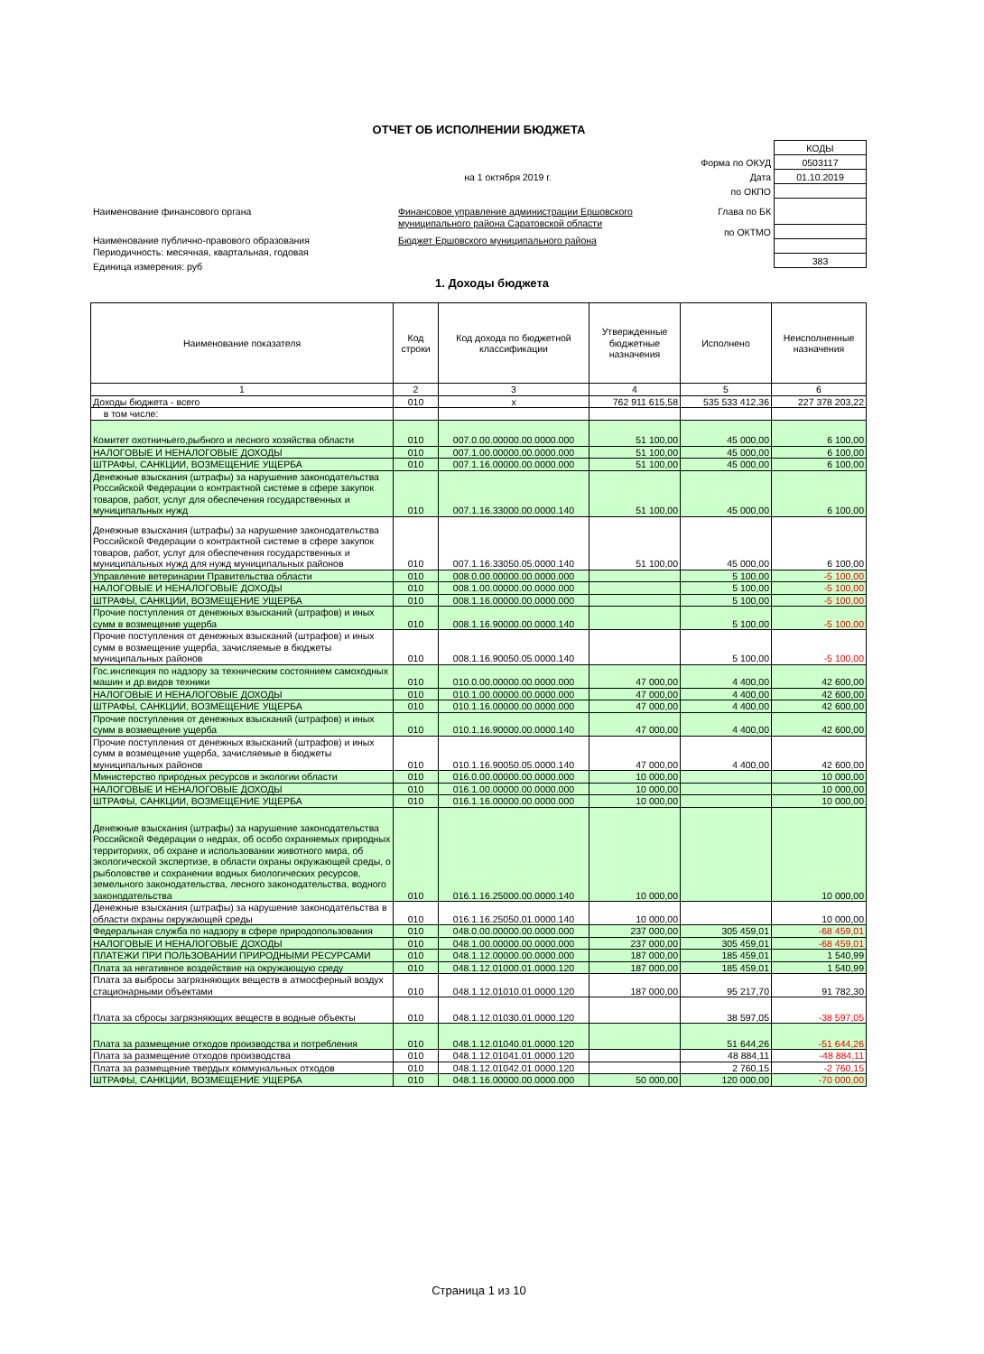ОТЧЕТ ОБ ИСПОЛНЕНИИ БЮДЖЕТА
| | КОДЫ |
| Форма по ОКУД | 0503117 |
| на 1 октября 2019 г. Дата | 01.10.2019 |
| по ОКПО | |
| Глава по БК | |
| по ОКТМО | |
| | 383 |
Наименование финансового органа Финансовое управление администрации Ершовского
муниципального района Саратовской области
Наименование публично-правового образования Бюджет Ершовского муниципального района
Периодичность: месячная, квартальная, годовая
Единица измерения: руб
1. Доходы бюджета
| Наименование показателя | Код строки | Код дохода по бюджетной классификации | Утвержденные бюджетные назначения | Исполнено | Неисполненные назначения |
| --- | --- | --- | --- | --- | --- |
| 1 | 2 | 3 | 4 | 5 | 6 |
| Доходы бюджета - всего | 010 | x | 762 911 615,58 | 535 533 412,36 | 227 378 203,22 |
| в том числе: | | | | | |
| Комитет охотничьего,рыбного и лесного хозяйства области | 010 | 007.0.00.00000.00.0000.000 | 51 100,00 | 45 000,00 | 6 100,00 |
| НАЛОГОВЫЕ И НЕНАЛОГОВЫЕ ДОХОДЫ | 010 | 007.1.00.00000.00.0000.000 | 51 100,00 | 45 000,00 | 6 100,00 |
| ШТРАФЫ, САНКЦИИ, ВОЗМЕЩЕНИЕ УЩЕРБА | 010 | 007.1.16.00000.00.0000.000 | 51 100,00 | 45 000,00 | 6 100,00 |
| Денежные взыскания (штрафы) за нарушение законодательства Российской Федерации о контрактной системе в сфере закупок товаров, работ, услуг для обеспечения государственных и муниципальных нужд | 010 | 007.1.16.33000.00.0000.140 | 51 100,00 | 45 000,00 | 6 100,00 |
| Денежные взыскания (штрафы) за нарушение законодательства Российской Федерации о контрактной системе в сфере закупок товаров, работ, услуг для обеспечения государственных и муниципальных нужд для нужд муниципальных районов | 010 | 007.1.16.33050.05.0000.140 | 51 100,00 | 45 000,00 | 6 100,00 |
| Управление ветеринарии Правительства области | 010 | 008.0.00.00000.00.0000.000 | | 5 100,00 | -5 100,00 |
| НАЛОГОВЫЕ И НЕНАЛОГОВЫЕ ДОХОДЫ | 010 | 008.1.00.00000.00.0000.000 | | 5 100,00 | -5 100,00 |
| ШТРАФЫ, САНКЦИИ, ВОЗМЕЩЕНИЕ УЩЕРБА | 010 | 008.1.16.00000.00.0000.000 | | 5 100,00 | -5 100,00 |
| Прочие поступления от денежных взысканий (штрафов) и иных сумм в возмещение ущерба | 010 | 008.1.16.90000.00.0000.140 | | 5 100,00 | -5 100,00 |
| Прочие поступления от денежных взысканий (штрафов) и иных сумм в возмещение ущерба, зачисляемые в бюджеты муниципальных районов | 010 | 008.1.16.90050.05.0000.140 | | 5 100,00 | -5 100,00 |
| Гос.инспекция по надзору за техническим состоянием самоходных машин и др.видов техники | 010 | 010.0.00.00000.00.0000.000 | 47 000,00 | 4 400,00 | 42 600,00 |
| НАЛОГОВЫЕ И НЕНАЛОГОВЫЕ ДОХОДЫ | 010 | 010.1.00.00000.00.0000.000 | 47 000,00 | 4 400,00 | 42 600,00 |
| ШТРАФЫ, САНКЦИИ, ВОЗМЕЩЕНИЕ УЩЕРБА | 010 | 010.1.16.00000.00.0000.000 | 47 000,00 | 4 400,00 | 42 600,00 |
| Прочие поступления от денежных взысканий (штрафов) и иных сумм в возмещение ущерба | 010 | 010.1.16.90000.00.0000.140 | 47 000,00 | 4 400,00 | 42 600,00 |
| Прочие поступления от денежных взысканий (штрафов) и иных сумм в возмещение ущерба, зачисляемые в бюджеты муниципальных районов | 010 | 010.1.16.90050.05.0000.140 | 47 000,00 | 4 400,00 | 42 600,00 |
| Министерство природных ресурсов и экологии области | 010 | 016.0.00.00000.00.0000.000 | 10 000,00 | | 10 000,00 |
| НАЛОГОВЫЕ И НЕНАЛОГОВЫЕ ДОХОДЫ | 010 | 016.1.00.00000.00.0000.000 | 10 000,00 | | 10 000,00 |
| ШТРАФЫ, САНКЦИИ, ВОЗМЕЩЕНИЕ УЩЕРБА | 010 | 016.1.16.00000.00.0000.000 | 10 000,00 | | 10 000,00 |
| Денежные взыскания (штрафы) за нарушение законодательства Российской Федерации о недрах, об особо охраняемых природных территориях, об охране и использовании животного мира, об экологической экспертизе, в области охраны окружающей среды, о рыболовстве и сохранении водных биологических ресурсов, земельного законодательства, лесного законодательства, водного законодательства | 010 | 016.1.16.25000.00.0000.140 | 10 000,00 | | 10 000,00 |
| Денежные взыскания (штрафы) за нарушение законодательства в области охраны окружающей среды | 010 | 016.1.16.25050.01.0000.140 | 10 000,00 | | 10 000,00 |
| Федеральная служба по надзору в сфере природопользования | 010 | 048.0.00.00000.00.0000.000 | 237 000,00 | 305 459,01 | -68 459,01 |
| НАЛОГОВЫЕ И НЕНАЛОГОВЫЕ ДОХОДЫ | 010 | 048.1.00.00000.00.0000.000 | 237 000,00 | 305 459,01 | -68 459,01 |
| ПЛАТЕЖИ ПРИ ПОЛЬЗОВАНИИ ПРИРОДНЫМИ РЕСУРСАМИ | 010 | 048.1.12.00000.00.0000.000 | 187 000,00 | 185 459,01 | 1 540,99 |
| Плата за негативное воздействие на окружающую среду | 010 | 048.1.12.01000.01.0000.120 | 187 000,00 | 185 459,01 | 1 540,99 |
| Плата за выбросы загрязняющих веществ в атмосферный воздух стационарными объектами | 010 | 048.1.12.01010.01.0000.120 | 187 000,00 | 95 217,70 | 91 782,30 |
| Плата за сбросы загрязняющих веществ в водные объекты | 010 | 048.1.12.01030.01.0000.120 | | 38 597,05 | -38 597,05 |
| Плата за размещение отходов производства и потребления | 010 | 048.1.12.01040.01.0000.120 | | 51 644,26 | -51 644,26 |
| Плата за размещение отходов производства | 010 | 048.1.12.01041.01.0000.120 | | 48 884,11 | -48 884,11 |
| Плата за размещение твердых коммунальных отходов | 010 | 048.1.12.01042.01.0000.120 | | 2 760,15 | -2 760,15 |
| ШТРАФЫ, САНКЦИИ, ВОЗМЕЩЕНИЕ УЩЕРБА | 010 | 048.1.16.00000.00.0000.000 | 50 000,00 | 120 000,00 | -70 000,00 |
Страница 1 из 10